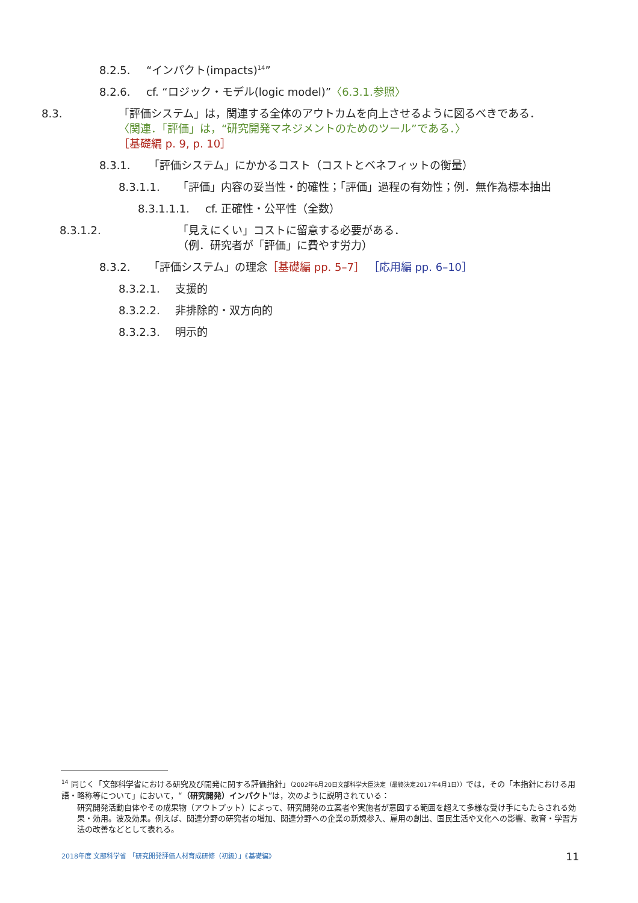8.2.5. “インパクト(impacts)<sup>14</sup>”
8.2.6. cf. “ロジック・モデル(logic model)”〈6.3.1.参照〉
8.3. 「評価システム」は，関連する全体のアウトカムを向上させるように図るべきである．
〈関連．「評価」は，“研究開発マネジメントのためのツール”である．〉
［基礎編 p. 9, p. 10］
8.3.1. 「評価システム」にかかるコスト（コストとベネフィットの衡量）
8.3.1.1. 「評価」内容の妥当性・的確性；「評価」過程の有効性；例．無作為標本抽出
8.3.1.1.1. cf. 正確性・公平性（全数）
8.3.1.2. 「見えにくい」コストに留意する必要がある．
（例．研究者が「評価」に費やす労力）
8.3.2. 「評価システム」の理念［基礎編 pp. 5–7］ ［応用編 pp. 6–10］
8.3.2.1. 支援的
8.3.2.2. 非排除的・双方向的
8.3.2.3. 明示的
<sup>14</sup> 同じく「文部科学省における研究及び開発に関する評価指針」（2002年6月20日文部科学大臣決定（最終決定2017年4月1日））では，その「本指針における用語・略称等について」において，“（研究開発）インパクト”は，次のように説明されている：
研究開発活動自体やその成果物（アウトプット）によって、研究開発の立案者や実施者が意図する範囲を超えて多様な受け手にもたらされる効果・効用。波及効果。例えば、関連分野の研究者の増加、関連分野への企業の新規参入、雇用の創出、国民生活や文化への影響、教育・学習方法の改善などとして表れる。
2018年度 文部科学省 「研究開発評価人材育成研修（初級）」《基礎編》 11